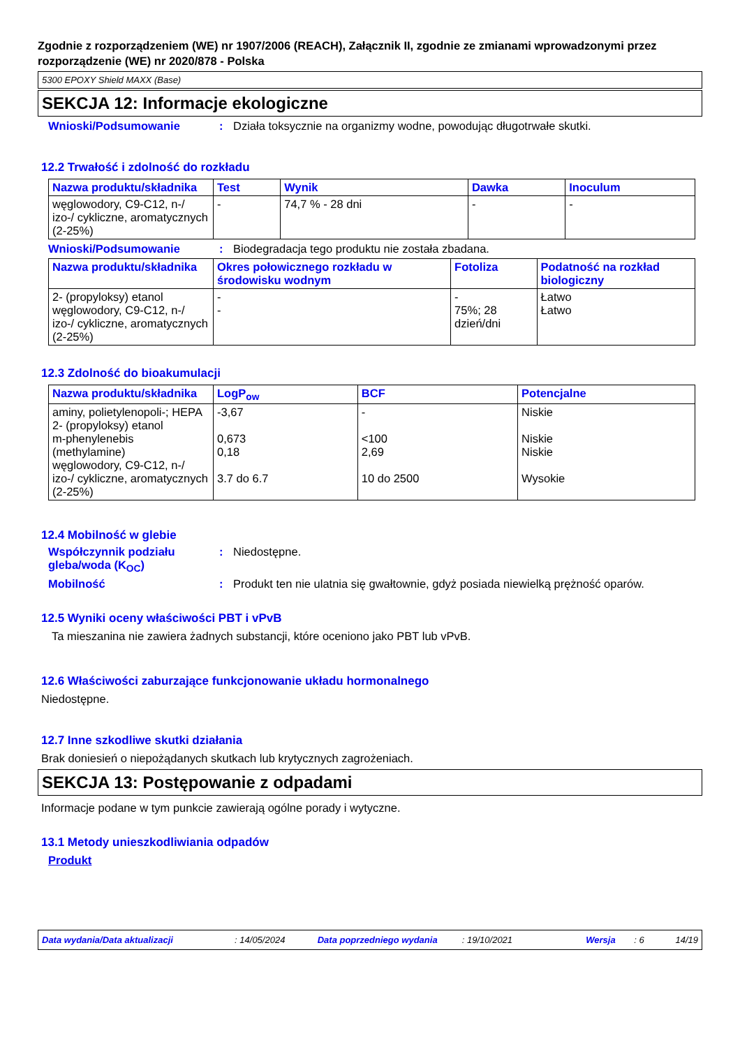Zgodnie z rozporządzeniem (WE) nr 1907/2006 (REACH), Załącznik II, zgodnie ze zmianami wprowadzonymi przez rozporządzenie (WE) nr 2020/878 - Polska
5300 EPOXY Shield MAXX (Base)
SEKCJA 12: Informacje ekologiczne
Wnioski/Podsumowanie: Działa toksycznie na organizmy wodne, powodując długotrwałe skutki.
12.2 Trwałość i zdolność do rozkładu
| Nazwa produktu/składnika | Test | Wynik | Dawka | Inoculum |
| --- | --- | --- | --- | --- |
| węglowodory, C9-C12, n-/ izo-/ cykliczne, aromatycznych (2-25%) | - | 74,7 % - 28 dni | - | - |
Wnioski/Podsumowanie: Biodegradacja tego produktu nie została zbadana.
| Nazwa produktu/składnika | Okres połowicznego rozkładu w środowisku wodnym | Fotoliza | Podatność na rozkład biologiczny |
| --- | --- | --- | --- |
| 2- (propyloksy) etanol węglowodory, C9-C12, n-/ izo-/ cykliczne, aromatycznych (2-25%) | - - | - 75%; 28 dzień/dni | Łatwo Łatwo |
12.3 Zdolność do bioakumulacji
| Nazwa produktu/składnika | LogP<sub>ow</sub> | BCF | Potencjalne |
| --- | --- | --- | --- |
| aminy, polietylenopoli-; HEPA 2- (propyloksy) etanol m-phenylenebis (methylamine) węglowodory, C9-C12, n-/ izo-/ cykliczne, aromatycznych (2-25%) | -3,67 0,673 0,18 3.7 do 6.7 | - <100 2,69 10 do 2500 | Niskie Niskie Niskie Wysokie |
12.4 Mobilność w glebie
Współczynnik podziału gleba/woda (K<sub>OC</sub>): Niedostępne.
Mobilność: Produkt ten nie ulatnia się gwałtownie, gdyż posiada niewielką prężność oparów.
12.5 Wyniki oceny właściwości PBT i vPvB
Ta mieszanina nie zawiera żadnych substancji, które oceniono jako PBT lub vPvB.
12.6 Właściwości zaburzające funkcjonowanie układu hormonalnego
Niedostępne.
12.7 Inne szkodliwe skutki działania
Brak doniesień o niepożądanych skutkach lub krytycznych zagrożeniach.
SEKCJA 13: Postępowanie z odpadami
Informacje podane w tym punkcie zawierają ogólne porady i wytyczne.
13.1 Metody unieszkodliwiania odpadów
Produkt
Data wydania/Data aktualizacji: 14/05/2024 Data poprzedniego wydania: 19/10/2021 Wersja: 6 14/19